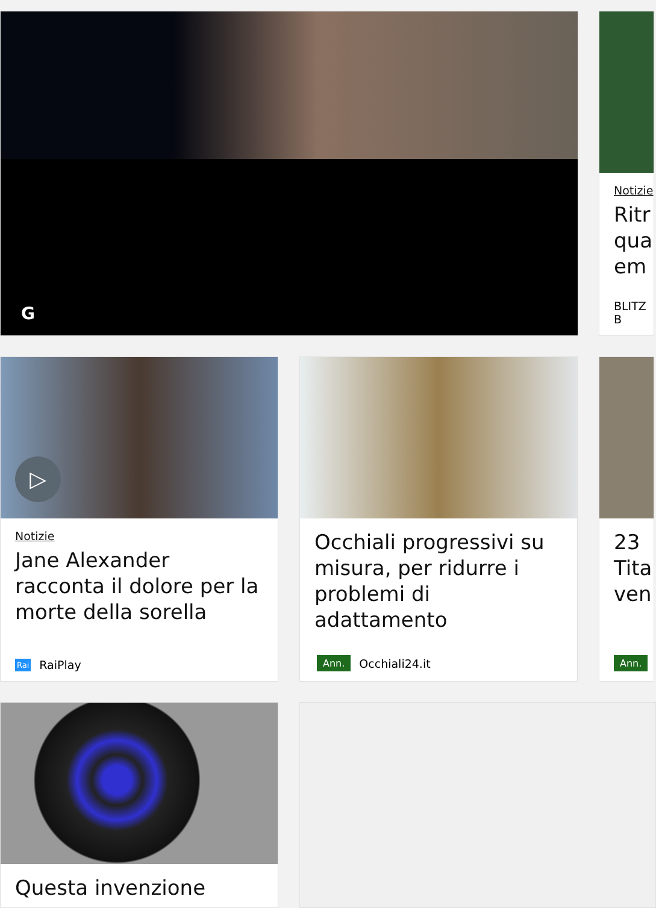G
Notizie
Ritr qua em
BLITZ B
▷
Notizie
Jane Alexander racconta il dolore per la morte della sorella
Rai RaiPlay
Occhiali progressivi su misura, per ridurre i problemi di adattamento
Ann. Occhiali24.it
23 Tita ven
Ann.
Questa invenzione